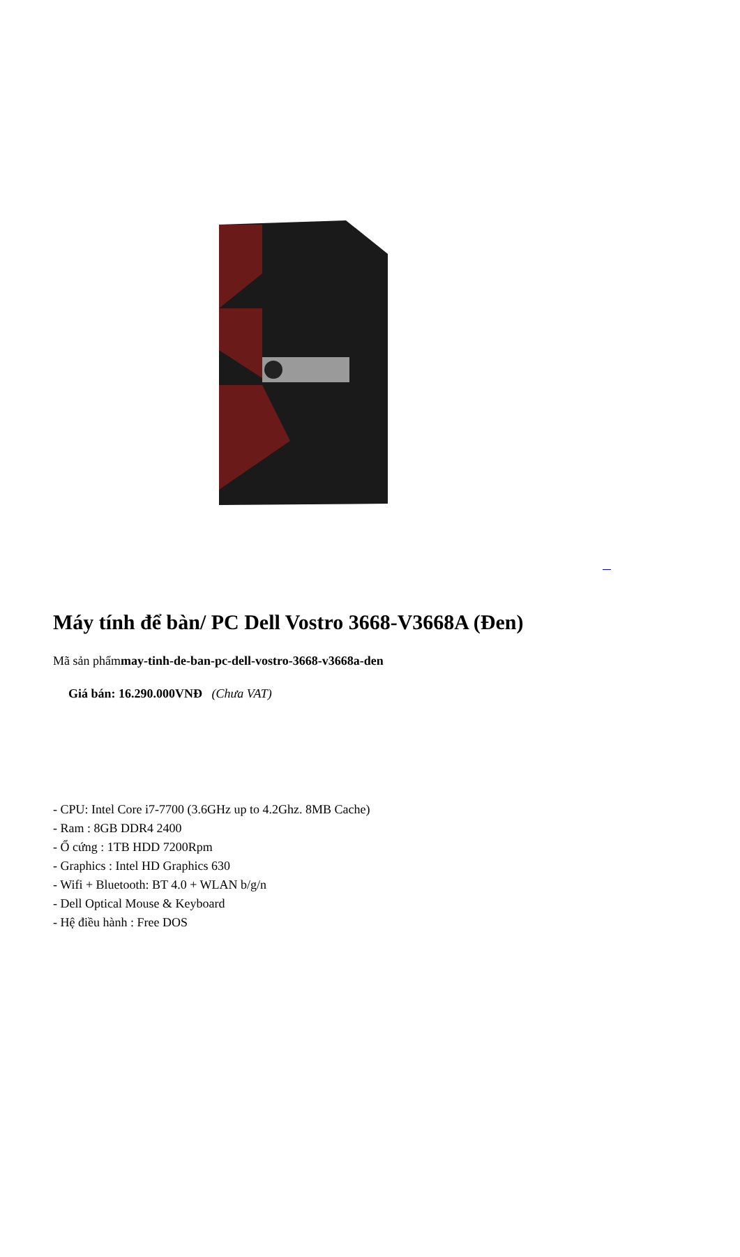Máy tính để bàn/ PC Dell Vostro 3668-V3668A (Đen)
Mã sản phẩmmay-tinh-de-ban-pc-dell-vostro-3668-v3668a-den
Giá bán: 16.290.000VNĐ (Chưa VAT)
- CPU: Intel Core i7-7700 (3.6GHz up to 4.2Ghz. 8MB Cache)
- Ram : 8GB DDR4 2400
- Ổ cứng : 1TB HDD 7200Rpm
- Graphics : Intel HD Graphics 630
- Wifi + Bluetooth: BT 4.0 + WLAN b/g/n
- Dell Optical Mouse & Keyboard
- Hệ điều hành : Free DOS